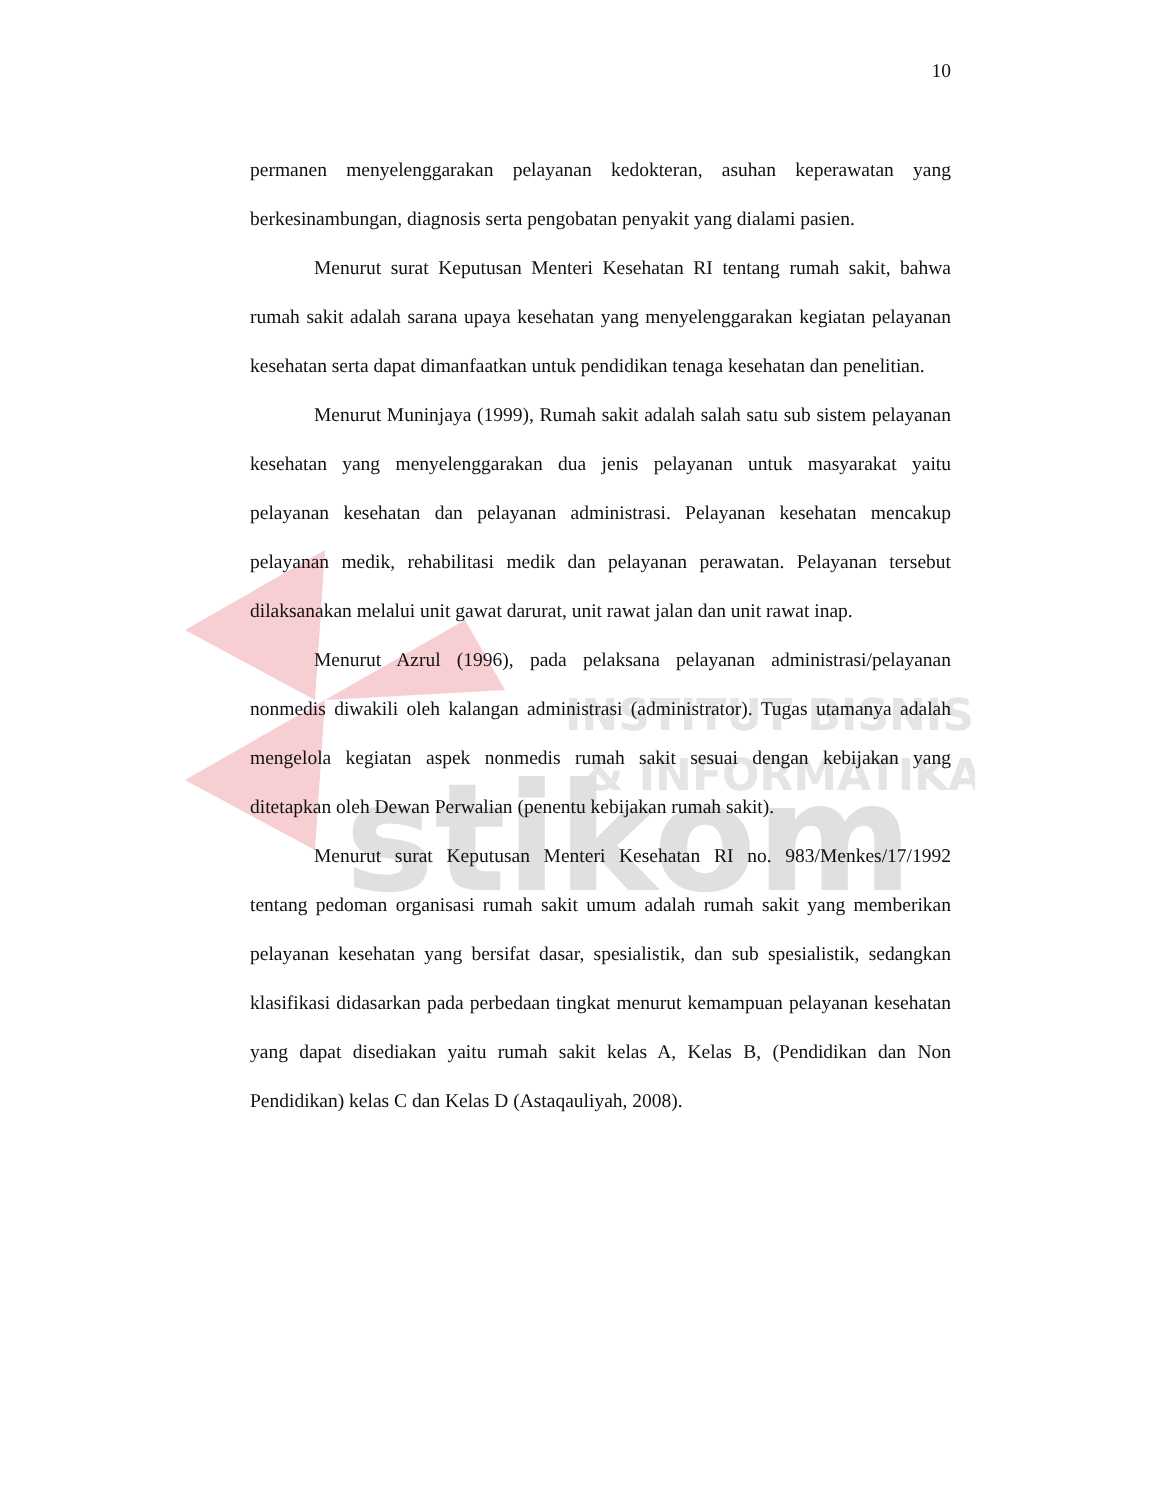INSTITUT BISNIS
& INFORMATIKA
stikom
10
permanen menyelenggarakan pelayanan kedokteran, asuhan keperawatan yang berkesinambungan, diagnosis serta pengobatan penyakit yang dialami pasien.
Menurut surat Keputusan Menteri Kesehatan RI tentang rumah sakit, bahwa rumah sakit adalah sarana upaya kesehatan yang menyelenggarakan kegiatan pelayanan kesehatan serta dapat dimanfaatkan untuk pendidikan tenaga kesehatan dan penelitian.
Menurut Muninjaya (1999), Rumah sakit adalah salah satu sub sistem pelayanan kesehatan yang menyelenggarakan dua jenis pelayanan untuk masyarakat yaitu pelayanan kesehatan dan pelayanan administrasi. Pelayanan kesehatan mencakup pelayanan medik, rehabilitasi medik dan pelayanan perawatan. Pelayanan tersebut dilaksanakan melalui unit gawat darurat, unit rawat jalan dan unit rawat inap.
Menurut Azrul (1996), pada pelaksana pelayanan administrasi/pelayanan nonmedis diwakili oleh kalangan administrasi (administrator). Tugas utamanya adalah mengelola kegiatan aspek nonmedis rumah sakit sesuai dengan kebijakan yang ditetapkan oleh Dewan Perwalian (penentu kebijakan rumah sakit).
Menurut surat Keputusan Menteri Kesehatan RI no. 983/Menkes/17/1992 tentang pedoman organisasi rumah sakit umum adalah rumah sakit yang memberikan pelayanan kesehatan yang bersifat dasar, spesialistik, dan sub spesialistik, sedangkan klasifikasi didasarkan pada perbedaan tingkat menurut kemampuan pelayanan kesehatan yang dapat disediakan yaitu rumah sakit kelas A, Kelas B, (Pendidikan dan Non Pendidikan) kelas C dan Kelas D (Astaqauliyah, 2008).